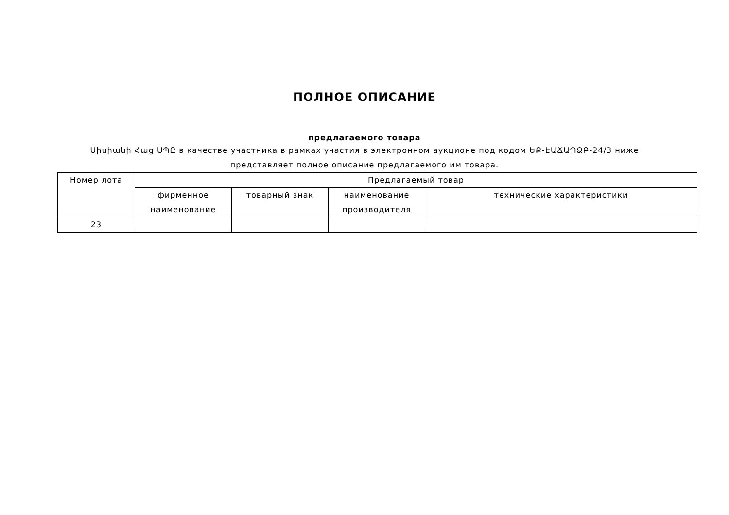ПОЛНОЕ ОПИСАНИЕ
предлагаемого товара
Սիսիանի Հաց ՍՊԸ в качестве участника в рамках участия в электронном аукционе под кодом ԵՔ-ԷԱՃԱՊՁԲ-24/3 ниже представляет полное описание предлагаемого им товара.
| Номер лота | Предлагаемый товар | | | |
| --- | --- | --- | --- | --- |
| | фирменное наименование | товарный знак | наименование производителя | технические характеристики |
| 23 | | | | |